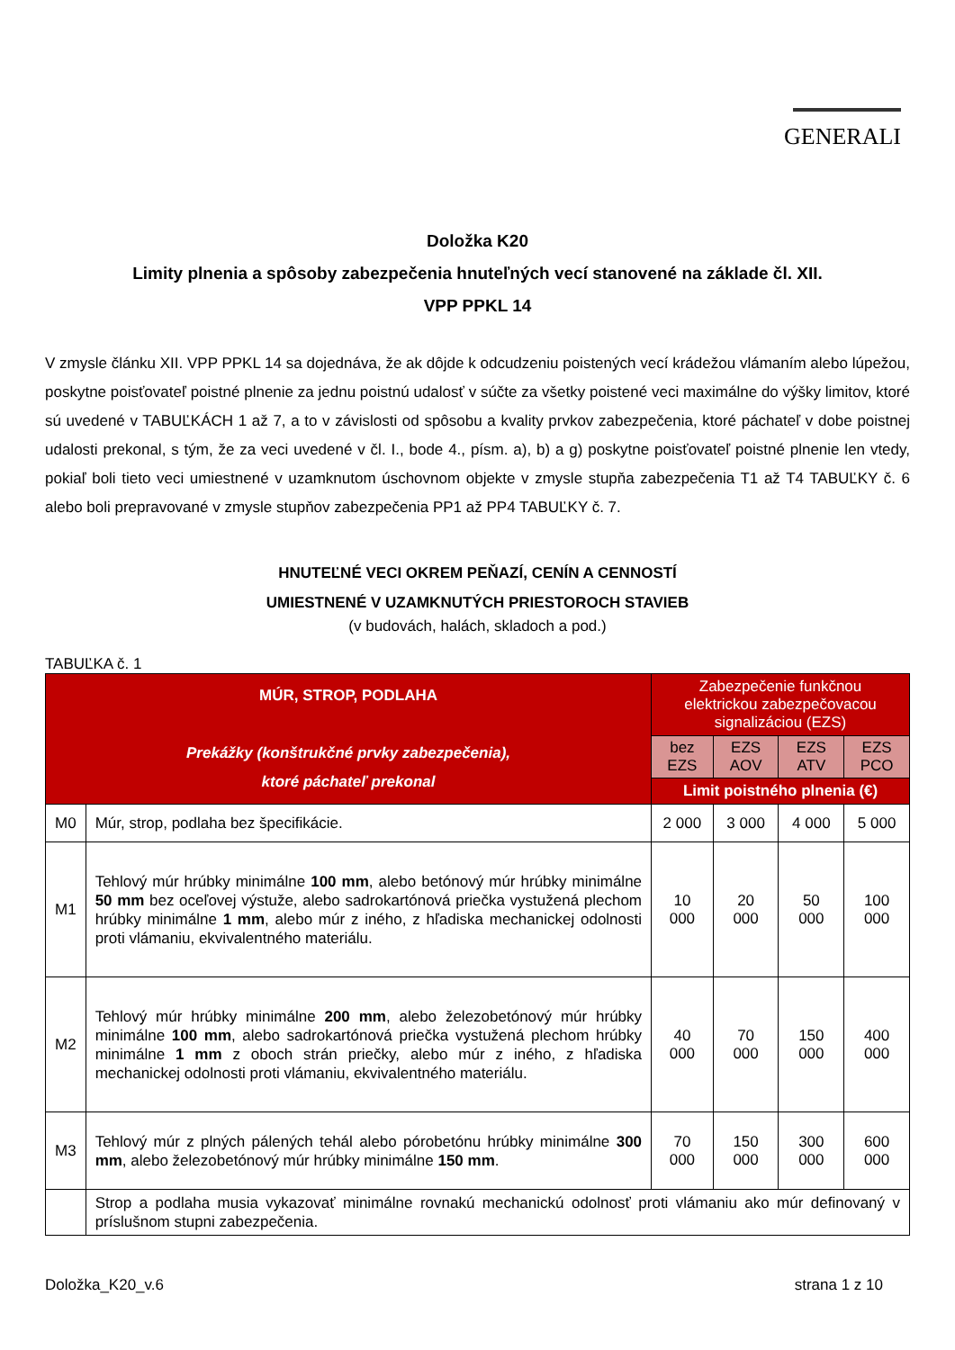GENERALI
Doložka K20
Limity plnenia a spôsoby zabezpečenia hnuteľných vecí stanovené na základe čl. XII.
VPP PPKL 14
V zmysle článku XII. VPP PPKL 14 sa dojednáva, že ak dôjde k odcudzeniu poistených vecí krádežou vlámaním alebo lúpežou, poskytne poisťovateľ poistné plnenie za jednu poistnú udalosť v súčte za všetky poistené veci maximálne do výšky limitov, ktoré sú uvedené v TABUĽKÁCH 1 až 7, a to v závislosti od spôsobu a kvality prvkov zabezpečenia, ktoré páchateľ v dobe poistnej udalosti prekonal, s tým, že za veci uvedené v čl. I., bode 4., písm. a), b) a g) poskytne poisťovateľ poistné plnenie len vtedy, pokiaľ boli tieto veci umiestnené v uzamknutom úschovnom objekte v zmysle stupňa zabezpečenia T1 až T4 TABUĽKY č. 6 alebo boli prepravované v zmysle stupňov zabezpečenia PP1 až PP4 TABUĽKY č. 7.
HNUTEĽNÉ VECI OKREM PEŇAZÍ, CENÍN A CENNOSTÍ
UMIESTNENÉ V UZAMKNUTÝCH PRIESTOROCH STAVIEB
(v budovách, halách, skladoch a pod.)
TABUĽKA č. 1
| MÚR, STROP, PODLAHA Prekážky (konštrukčné prvky zabezpečenia), ktoré páchateľ prekonal | | Zabezpečenie funkčnou elektrickou zabezpečovacou signalizáciou (EZS) | | | |
| --- | --- | --- | --- | --- | --- |
| | | bez EZS | EZS AOV | EZS ATV | EZS PCO |
| | | Limit poistného plnenia (€) | | | |
| M0 | Múr, strop, podlaha bez špecifikácie. | 2 000 | 3 000 | 4 000 | 5 000 |
| M1 | Tehlový múr hrúbky minimálne 100 mm , alebo betónový múr hrúbky minimálne 50 mm bez oceľovej výstuže, alebo sadrokartónová priečka vystužená plechom hrúbky minimálne 1 mm , alebo múr z iného, z hľadiska mechanickej odolnosti proti vlámaniu, ekvivalentného materiálu. | 10 000 | 20 000 | 50 000 | 100 000 |
| M2 | Tehlový múr hrúbky minimálne 200 mm , alebo železobetónový múr hrúbky minimálne 100 mm , alebo sadrokartónová priečka vystužená plechom hrúbky minimálne 1 mm z oboch strán priečky, alebo múr z iného, z hľadiska mechanickej odolnosti proti vlámaniu, ekvivalentného materiálu. | 40 000 | 70 000 | 150 000 | 400 000 |
| M3 | Tehlový múr z plných pálených tehál alebo pórobetónu hrúbky minimálne 300 mm , alebo železobetónový múr hrúbky minimálne 150 mm . | 70 000 | 150 000 | 300 000 | 600 000 |
| | Strop a podlaha musia vykazovať minimálne rovnakú mechanickú odolnosť proti vlámaniu ako múr definovaný v príslušnom stupni zabezpečenia. | | | | |
Doložka_K20_v.6 strana 1 z 10